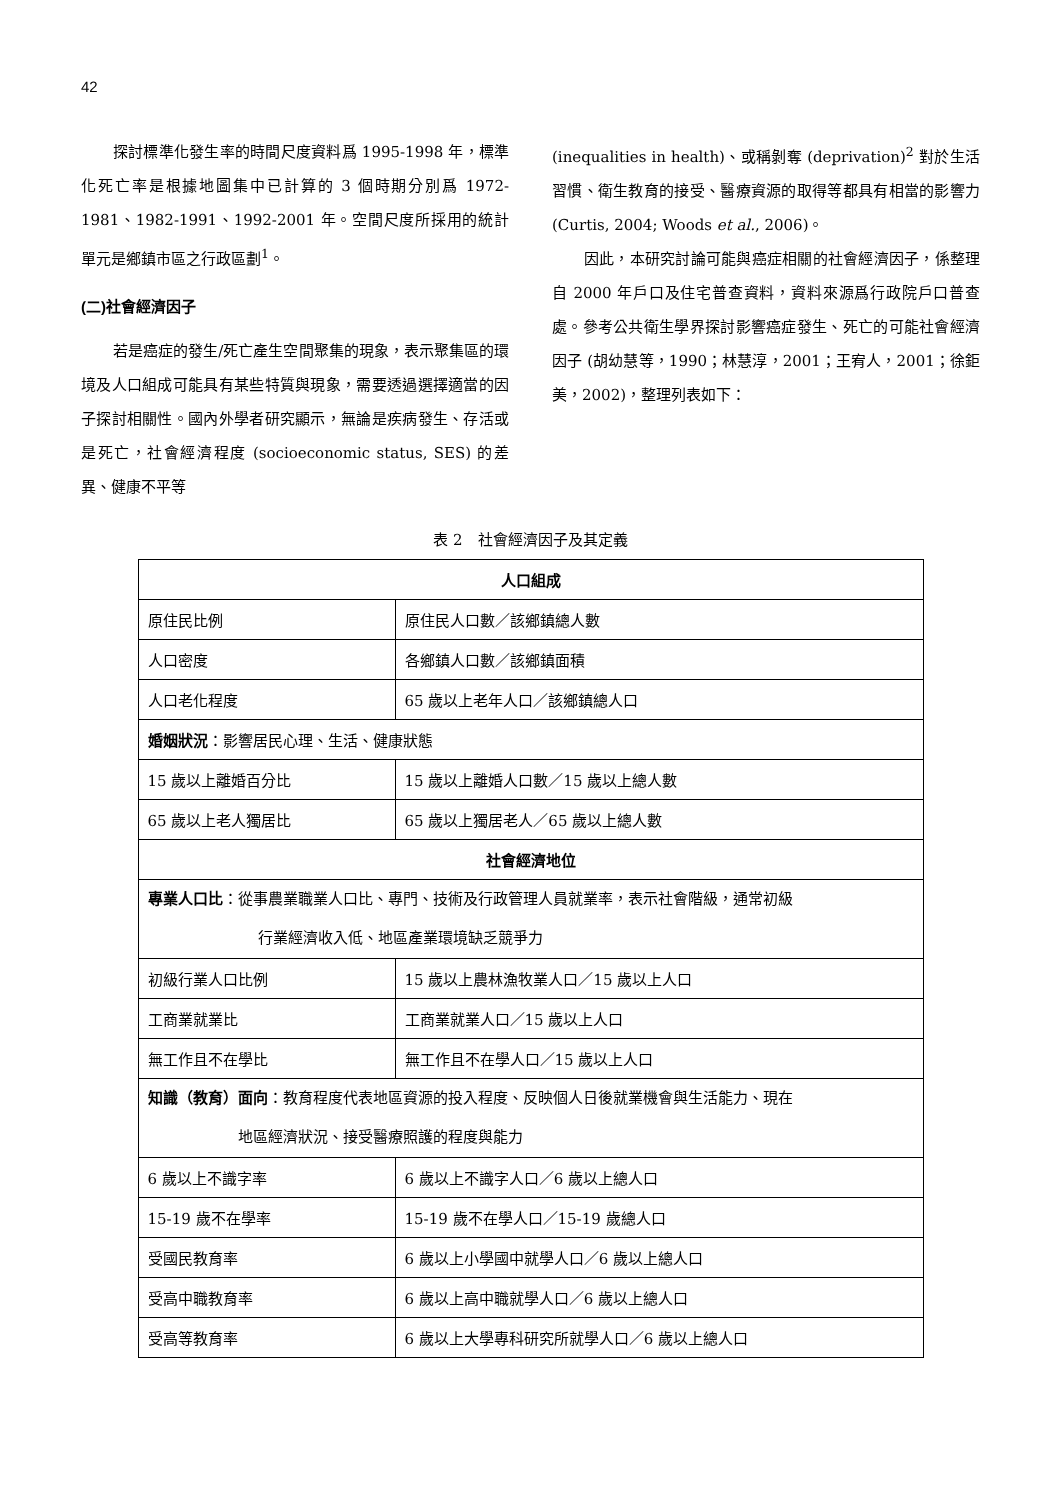42
探討標準化發生率的時間尺度資料爲 1995-1998 年，標準化死亡率是根據地圖集中已計算的 3 個時期分別爲 1972-1981、1982-1991、1992-2001 年。空間尺度所採用的統計單元是鄉鎮市區之行政區劃<sup>1</sup>。
(二)社會經濟因子
若是癌症的發生/死亡產生空間聚集的現象，表示聚集區的環境及人口組成可能具有某些特質與現象，需要透過選擇適當的因子探討相關性。國內外學者研究顯示，無論是疾病發生、存活或是死亡，社會經濟程度 (socioeconomic status, SES) 的差異、健康不平等
(inequalities in health)、或稱剝奪 (deprivation)<sup>2</sup> 對於生活習慣、衛生教育的接受、醫療資源的取得等都具有相當的影響力(Curtis, 2004; Woods et al., 2006)。
因此，本研究討論可能與癌症相關的社會經濟因子，係整理自 2000 年戶口及住宅普查資料，資料來源爲行政院戶口普查處。參考公共衛生學界探討影響癌症發生、死亡的可能社會經濟因子 (胡幼慧等，1990；林慧淳，2001；王宥人，2001；徐鉅美，2002)，整理列表如下：
表 2　社會經濟因子及其定義
| 人口組成 | |
| --- | --- |
| 原住民比例 | 原住民人口數／該鄉鎮總人數 |
| 人口密度 | 各鄉鎮人口數／該鄉鎮面積 |
| 人口老化程度 | 65 歲以上老年人口／該鄉鎮總人口 |
| 婚姻狀況 ：影響居民心理、生活、健康狀態 | |
| 15 歲以上離婚百分比 | 15 歲以上離婚人口數／15 歲以上總人數 |
| 65 歲以上老人獨居比 | 65 歲以上獨居老人／65 歲以上總人數 |
| 社會經濟地位 | |
| 專業人口比 ：從事農業職業人口比、專門、技術及行政管理人員就業率，表示社會階級，通常初級 行業經濟收入低、地區產業環境缺乏競爭力 | |
| 初級行業人口比例 | 15 歲以上農林漁牧業人口／15 歲以上人口 |
| 工商業就業比 | 工商業就業人口／15 歲以上人口 |
| 無工作且不在學比 | 無工作且不在學人口／15 歲以上人口 |
| 知識（教育）面向 ：教育程度代表地區資源的投入程度、反映個人日後就業機會與生活能力、現在 地區經濟狀況、接受醫療照護的程度與能力 | |
| 6 歲以上不識字率 | 6 歲以上不識字人口／6 歲以上總人口 |
| 15-19 歲不在學率 | 15-19 歲不在學人口／15-19 歲總人口 |
| 受國民教育率 | 6 歲以上小學國中就學人口／6 歲以上總人口 |
| 受高中職教育率 | 6 歲以上高中職就學人口／6 歲以上總人口 |
| 受高等教育率 | 6 歲以上大學專科研究所就學人口／6 歲以上總人口 |